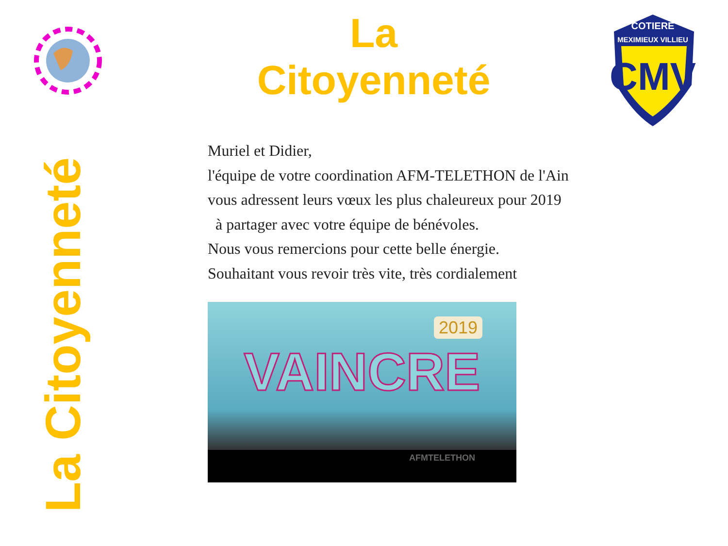La Citoyenneté
COTIERE
MEXIMIEUX VILLIEU
CMV
La Citoyenneté
Muriel et Didier,
l'équipe de votre coordination AFM-TELETHON de l'Ain
vous adressent leurs vœux les plus chaleureux pour 2019
à partager avec votre équipe de bénévoles.
Nous vous remercions pour cette belle énergie.
Souhaitant vous revoir très vite, très cordialement
2019
VAINCRE
AFMTELETHON